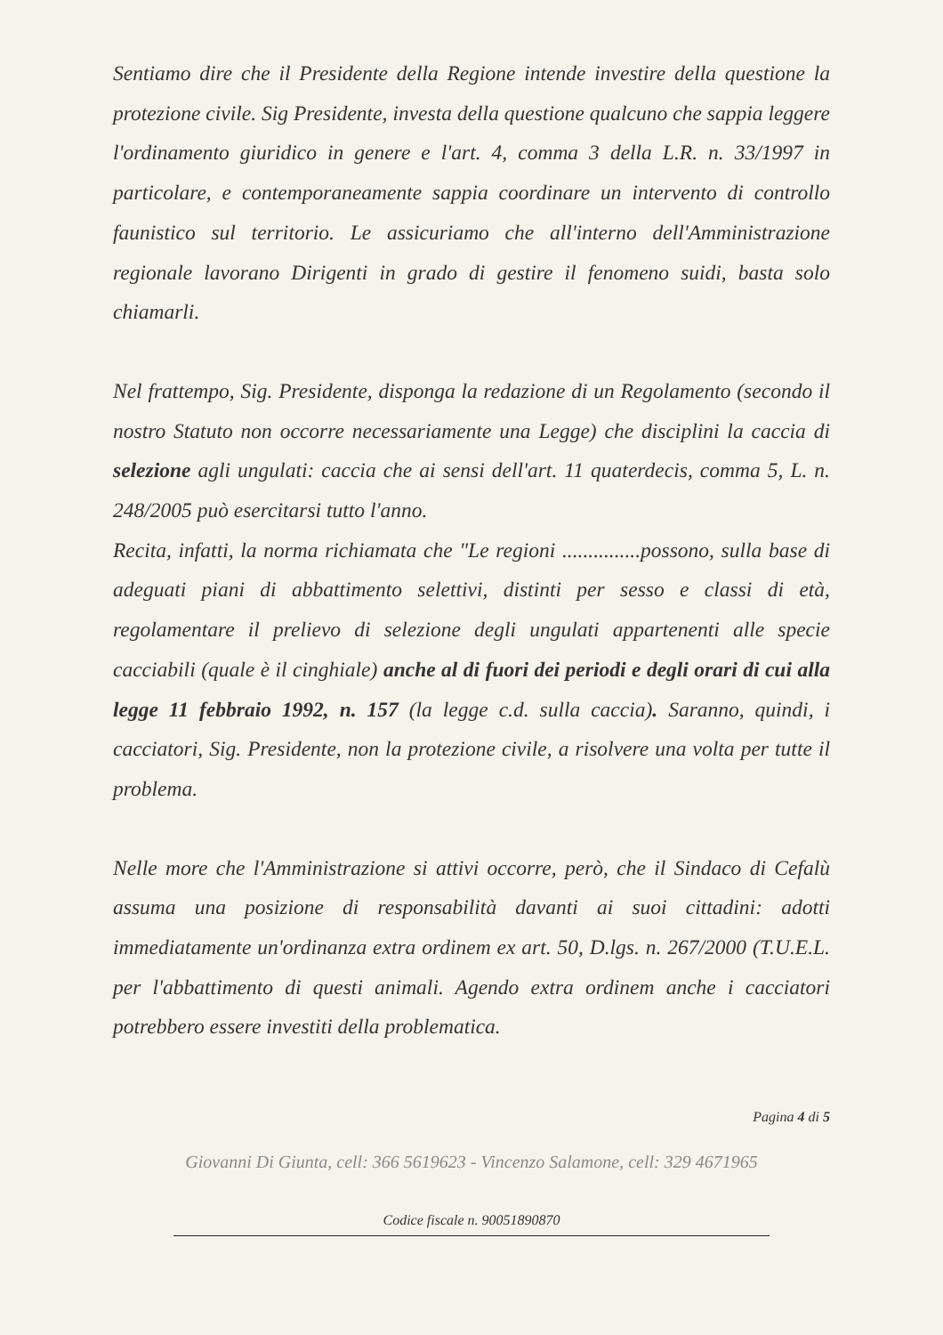Sentiamo dire che il Presidente della Regione intende investire della questione la protezione civile. Sig Presidente, investa della questione qualcuno che sappia leggere l'ordinamento giuridico in genere e l'art. 4, comma 3 della L.R. n. 33/1997 in particolare, e contemporaneamente sappia coordinare un intervento di controllo faunistico sul territorio. Le assicuriamo che all'interno dell'Amministrazione regionale lavorano Dirigenti in grado di gestire il fenomeno suidi, basta solo chiamarli.
Nel frattempo, Sig. Presidente, disponga la redazione di un Regolamento (secondo il nostro Statuto non occorre necessariamente una Legge) che disciplini la caccia di selezione agli ungulati: caccia che ai sensi dell'art. 11 quaterdecis, comma 5, L. n. 248/2005 può esercitarsi tutto l'anno.
Recita, infatti, la norma richiamata che "Le regioni ...............possono, sulla base di adeguati piani di abbattimento selettivi, distinti per sesso e classi di età, regolamentare il prelievo di selezione degli ungulati appartenenti alle specie cacciabili (quale è il cinghiale) anche al di fuori dei periodi e degli orari di cui alla legge 11 febbraio 1992, n. 157 (la legge c.d. sulla caccia). Saranno, quindi, i cacciatori, Sig. Presidente, non la protezione civile, a risolvere una volta per tutte il problema.
Nelle more che l'Amministrazione si attivi occorre, però, che il Sindaco di Cefalù assuma una posizione di responsabilità davanti ai suoi cittadini: adotti immediatamente un'ordinanza extra ordinem ex art. 50, D.lgs. n. 267/2000 (T.U.E.L. per l'abbattimento di questi animali. Agendo extra ordinem anche i cacciatori potrebbero essere investiti della problematica.
Pagina 4 di 5
Giovanni Di Giunta, cell: 366 5619623 - Vincenzo Salamone, cell: 329 4671965
Codice fiscale n. 90051890870